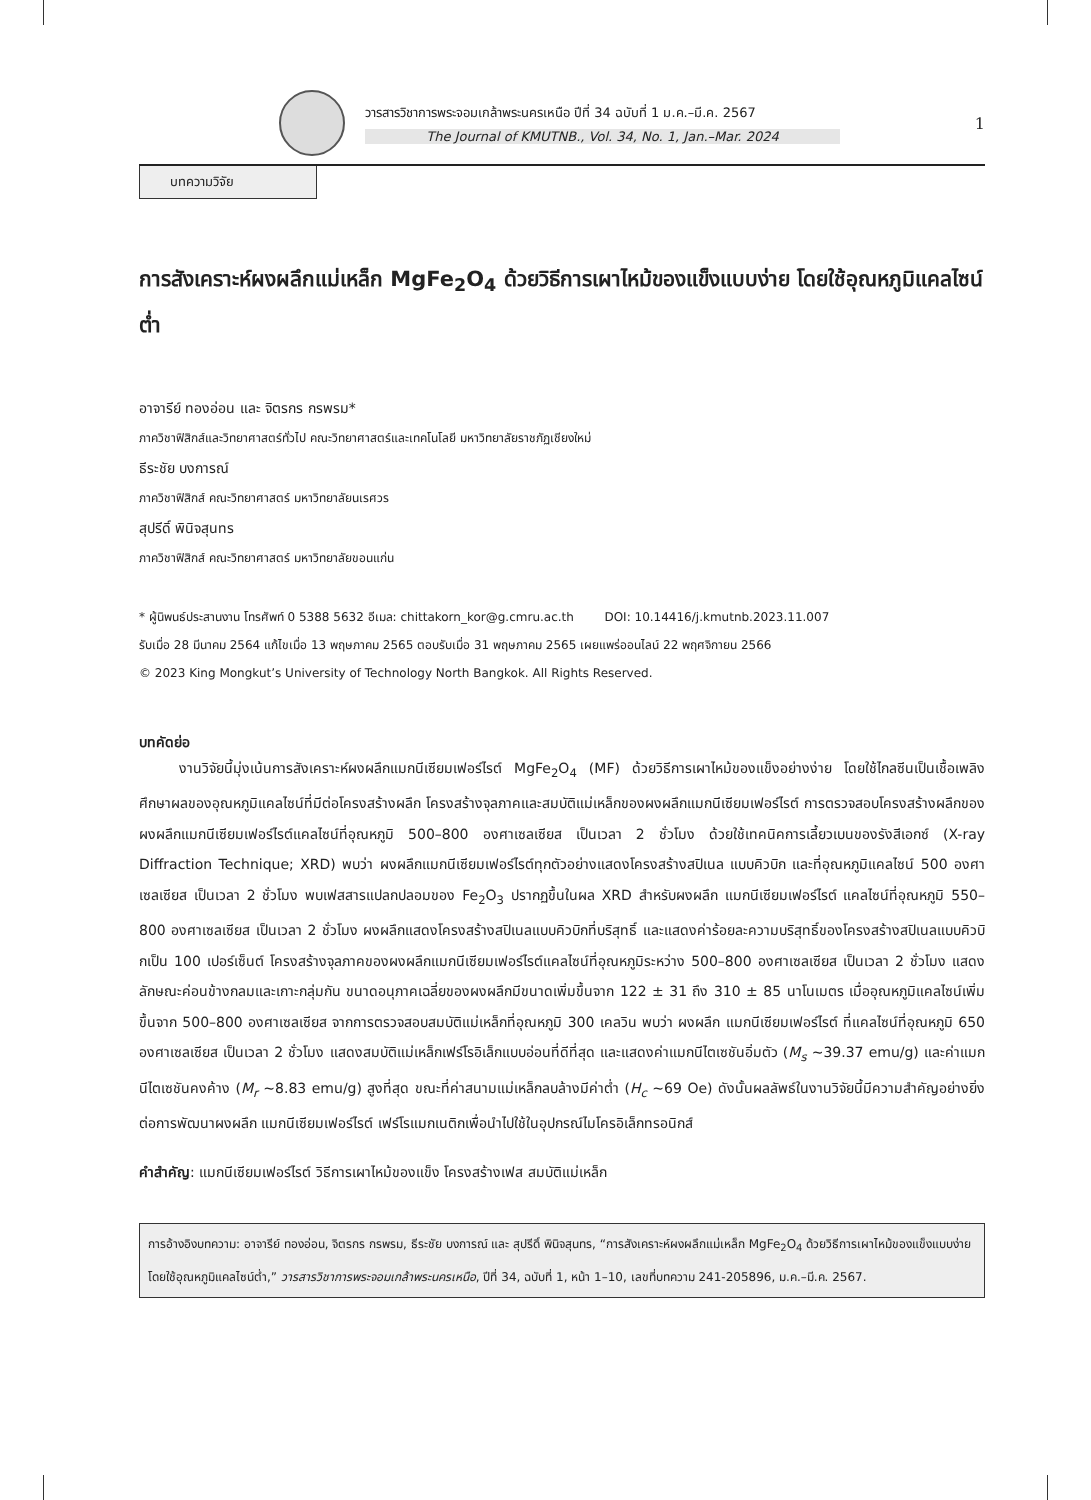วารสารวิชาการพระจอมเกล้าพระนครเหนือ ปีที่ 34 ฉบับที่ 1 ม.ค.–มี.ค. 2567
The Journal of KMUTNB., Vol. 34, No. 1, Jan.–Mar. 2024
1
บทความวิจัย
การสังเคราะห์ผงผลึกแม่เหล็ก MgFe<sub>2</sub>O<sub>4</sub> ด้วยวิธีการเผาไหม้ของแข็งแบบง่าย โดยใช้อุณหภูมิแคลไซน์ต่ำ
อาจารีย์ ทองอ่อน และ จิตรกร กรพรม*
ภาควิชาฟิสิกส์และวิทยาศาสตร์ทั่วไป คณะวิทยาศาสตร์และเทคโนโลยี มหาวิทยาลัยราชภัฏเชียงใหม่
ธีระชัย บงการณ์
ภาควิชาฟิสิกส์ คณะวิทยาศาสตร์ มหาวิทยาลัยนเรศวร
สุปรีดิ์ พินิจสุนทร
ภาควิชาฟิสิกส์ คณะวิทยาศาสตร์ มหาวิทยาลัยขอนแก่น
* ผู้นิพนธ์ประสานงาน โทรศัพท์ 0 5388 5632 อีเมล: chittakorn_kor@g.cmru.ac.th DOI: 10.14416/j.kmutnb.2023.11.007
รับเมื่อ 28 มีนาคม 2564 แก้ไขเมื่อ 13 พฤษภาคม 2565 ตอบรับเมื่อ 31 พฤษภาคม 2565 เผยแพร่ออนไลน์ 22 พฤศจิกายน 2566
© 2023 King Mongkut’s University of Technology North Bangkok. All Rights Reserved.
บทคัดย่อ
งานวิจัยนี้มุ่งเน้นการสังเคราะห์ผงผลึกแมกนีเซียมเฟอร์ไรต์ MgFe<sub>2</sub>O<sub>4</sub> (MF) ด้วยวิธีการเผาไหม้ของแข็งอย่างง่าย โดยใช้ไกลซีนเป็นเชื้อเพลิง ศึกษาผลของอุณหภูมิแคลไซน์ที่มีต่อโครงสร้างผลึก โครงสร้างจุลภาคและสมบัติแม่เหล็กของผงผลึกแมกนีเซียมเฟอร์ไรต์ การตรวจสอบโครงสร้างผลึกของผงผลึกแมกนีเซียมเฟอร์ไรต์แคลไซน์ที่อุณหภูมิ 500–800 องศาเซลเซียส เป็นเวลา 2 ชั่วโมง ด้วยใช้เทคนิคการเลี้ยวเบนของรังสีเอกซ์ (X-ray Diffraction Technique; XRD) พบว่า ผงผลึกแมกนีเซียมเฟอร์ไรต์ทุกตัวอย่างแสดงโครงสร้างสปิเนล แบบคิวบิก และที่อุณหภูมิแคลไซน์ 500 องศาเซลเซียส เป็นเวลา 2 ชั่วโมง พบเฟสสารแปลกปลอมของ Fe<sub>2</sub>O<sub>3</sub> ปรากฏขึ้นในผล XRD สำหรับผงผลึก แมกนีเซียมเฟอร์ไรต์ แคลไซน์ที่อุณหภูมิ 550–800 องศาเซลเซียส เป็นเวลา 2 ชั่วโมง ผงผลึกแสดงโครงสร้างสปิเนลแบบคิวบิกที่บริสุทธิ์ และแสดงค่าร้อยละความบริสุทธิ์ของโครงสร้างสปิเนลแบบคิวบิกเป็น 100 เปอร์เซ็นต์ โครงสร้างจุลภาคของผงผลึกแมกนีเซียมเฟอร์ไรต์แคลไซน์ที่อุณหภูมิระหว่าง 500–800 องศาเซลเซียส เป็นเวลา 2 ชั่วโมง แสดงลักษณะค่อนข้างกลมและเกาะกลุ่มกัน ขนาดอนุภาคเฉลี่ยของผงผลึกมีขนาดเพิ่มขึ้นจาก 122 ± 31 ถึง 310 ± 85 นาโนเมตร เมื่ออุณหภูมิแคลไซน์เพิ่มขึ้นจาก 500–800 องศาเซลเซียส จากการตรวจสอบสมบัติแม่เหล็กที่อุณหภูมิ 300 เคลวิน พบว่า ผงผลึก แมกนีเซียมเฟอร์ไรต์ ที่แคลไซน์ที่อุณหภูมิ 650 องศาเซลเซียส เป็นเวลา 2 ชั่วโมง แสดงสมบัติแม่เหล็กเฟร์โรอิเล็กแบบอ่อนที่ดีที่สุด และแสดงค่าแมกนีไตเซชันอิ่มตัว (M<sub>s</sub> ~39.37 emu/g) และค่าแมกนีไตเซชันคงค้าง (M<sub>r</sub> ~8.83 emu/g) สูงที่สุด ขณะที่ค่าสนามแม่เหล็กลบล้างมีค่าต่ำ (H<sub>c</sub> ~69 Oe) ดังนั้นผลลัพธ์ในงานวิจัยนี้มีความสำคัญอย่างยิ่งต่อการพัฒนาผงผลึก แมกนีเซียมเฟอร์ไรต์ เฟร์โรแมกเนติกเพื่อนำไปใช้ในอุปกรณ์ไมโครอิเล็กทรอนิกส์
คำสำคัญ: แมกนีเซียมเฟอร์ไรต์ วิธีการเผาไหม้ของแข็ง โครงสร้างเฟส สมบัติแม่เหล็ก
การอ้างอิงบทความ: อาจารีย์ ทองอ่อน, จิตรกร กรพรม, ธีระชัย บงการณ์ และ สุปรีดิ์ พินิจสุนทร, “การสังเคราะห์ผงผลึกแม่เหล็ก MgFe<sub>2</sub>O<sub>4</sub> ด้วยวิธีการเผาไหม้ของแข็งแบบง่าย โดยใช้อุณหภูมิแคลไซน์ต่ำ,” วารสารวิชาการพระจอมเกล้าพระนครเหนือ, ปีที่ 34, ฉบับที่ 1, หน้า 1–10, เลขที่บทความ 241-205896, ม.ค.–มี.ค. 2567.